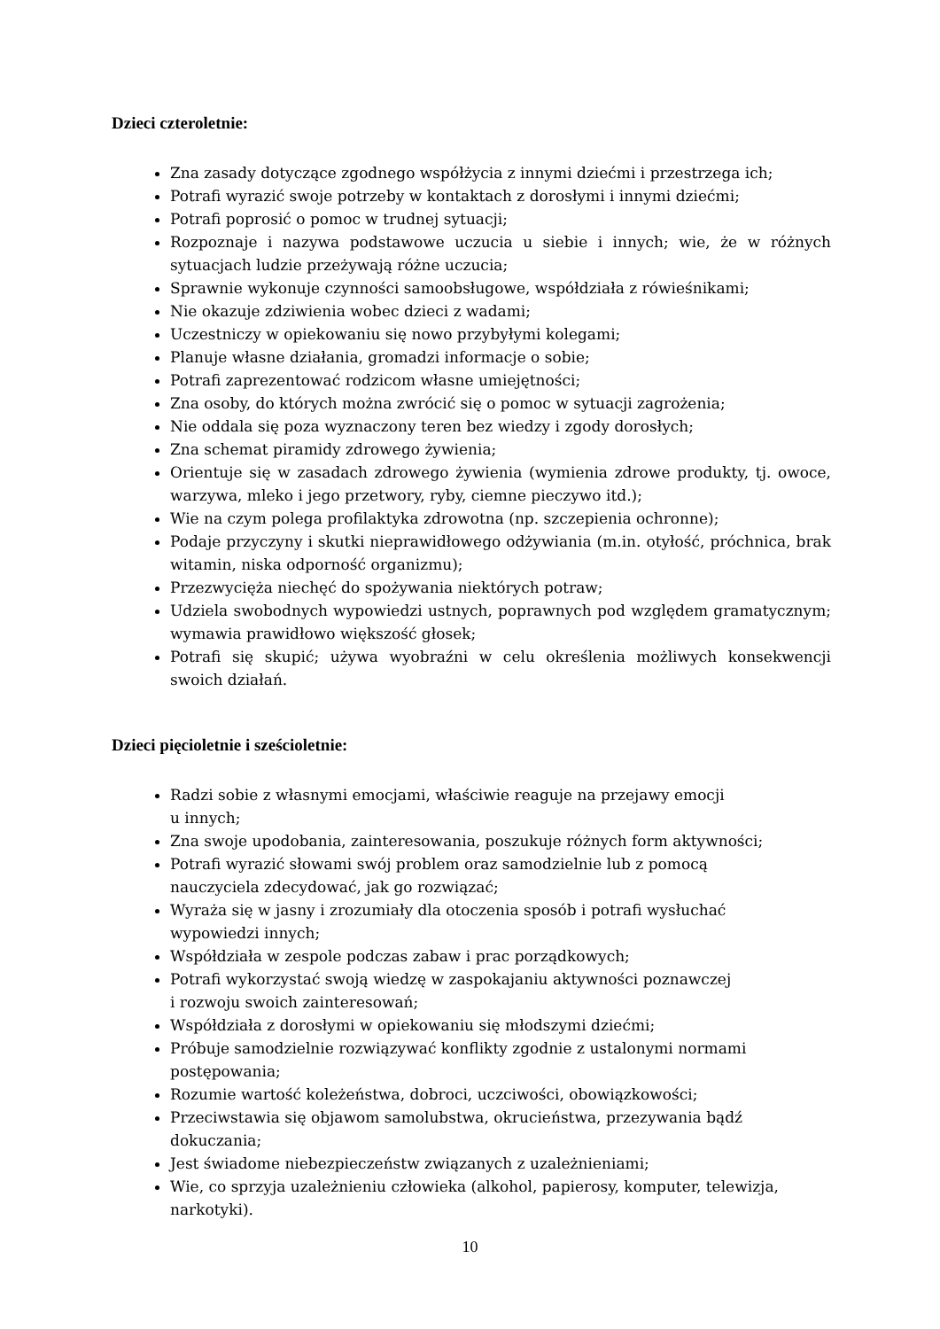Dzieci czteroletnie:
Zna zasady dotyczące zgodnego współżycia z innymi dziećmi i przestrzega ich;
Potrafi wyrazić swoje potrzeby w kontaktach z dorosłymi i innymi dziećmi;
Potrafi poprosić o pomoc w trudnej sytuacji;
Rozpoznaje i nazywa podstawowe uczucia u siebie i innych; wie, że w różnych sytuacjach ludzie przeżywają różne uczucia;
Sprawnie wykonuje czynności samoobsługowe, współdziała z rówieśnikami;
Nie okazuje zdziwienia wobec dzieci z wadami;
Uczestniczy w opiekowaniu się nowo przybyłymi kolegami;
Planuje własne działania, gromadzi informacje o sobie;
Potrafi zaprezentować rodzicom własne umiejętności;
Zna osoby, do których można zwrócić się o pomoc w sytuacji zagrożenia;
Nie oddala się poza wyznaczony teren bez wiedzy i zgody dorosłych;
Zna schemat piramidy zdrowego żywienia;
Orientuje się w zasadach zdrowego żywienia (wymienia zdrowe produkty, tj. owoce, warzywa, mleko i jego przetwory, ryby, ciemne pieczywo itd.);
Wie na czym polega profilaktyka zdrowotna (np. szczepienia ochronne);
Podaje przyczyny i skutki nieprawidłowego odżywiania (m.in. otyłość, próchnica, brak witamin, niska odporność organizmu);
Przezwycięża niechęć do spożywania niektórych potraw;
Udziela swobodnych wypowiedzi ustnych, poprawnych pod względem gramatycznym; wymawia prawidłowo większość głosek;
Potrafi się skupić; używa wyobraźni w celu określenia możliwych konsekwencji swoich działań.
Dzieci pięcioletnie i sześcioletnie:
Radzi sobie z własnymi emocjami, właściwie reaguje na przejawy emocji
u innych;
Zna swoje upodobania, zainteresowania, poszukuje różnych form aktywności;
Potrafi wyrazić słowami swój problem oraz samodzielnie lub z pomocą
nauczyciela zdecydować, jak go rozwiązać;
Wyraża się w jasny i zrozumiały dla otoczenia sposób i potrafi wysłuchać
wypowiedzi innych;
Współdziała w zespole podczas zabaw i prac porządkowych;
Potrafi wykorzystać swoją wiedzę w zaspokajaniu aktywności poznawczej
i rozwoju swoich zainteresowań;
Współdziała z dorosłymi w opiekowaniu się młodszymi dziećmi;
Próbuje samodzielnie rozwiązywać konflikty zgodnie z ustalonymi normami
postępowania;
Rozumie wartość koleżeństwa, dobroci, uczciwości, obowiązkowości;
Przeciwstawia się objawom samolubstwa, okrucieństwa, przezywania bądź
dokuczania;
Jest świadome niebezpieczeństw związanych z uzależnieniami;
Wie, co sprzyja uzależnieniu człowieka (alkohol, papierosy, komputer, telewizja,
narkotyki).
10